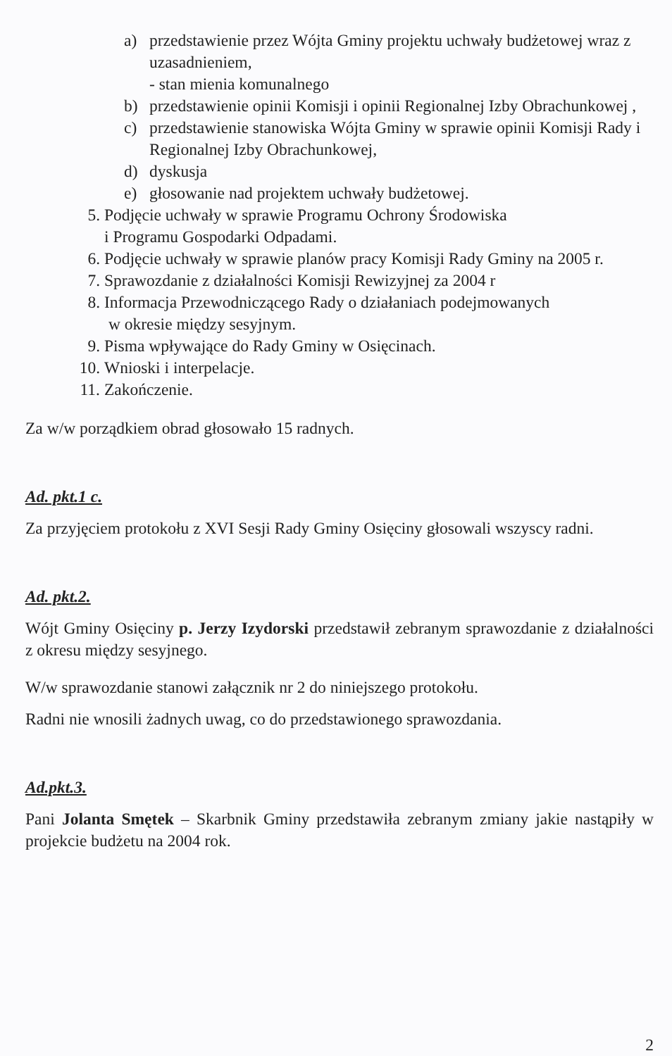a) przedstawienie przez Wójta Gminy projektu uchwały budżetowej wraz z uzasadnieniem,
- stan mienia komunalnego
b) przedstawienie opinii Komisji i opinii Regionalnej Izby Obrachunkowej ,
c) przedstawienie stanowiska Wójta Gminy w sprawie opinii Komisji Rady i Regionalnej Izby Obrachunkowej,
d) dyskusja
e) głosowanie nad projektem uchwały budżetowej.
5. Podjęcie uchwały w sprawie Programu Ochrony Środowiska
i Programu Gospodarki Odpadami.
6. Podjęcie uchwały w sprawie planów pracy Komisji Rady Gminy na 2005 r.
7. Sprawozdanie z działalności Komisji Rewizyjnej za 2004 r
8. Informacja Przewodniczącego Rady o działaniach podejmowanych
w okresie między sesyjnym.
9. Pisma wpływające do Rady Gminy w Osięcinach.
10. Wnioski i interpelacje.
11. Zakończenie.
Za w/w porządkiem obrad głosowało 15 radnych.
Ad. pkt.1 c.
Za przyjęciem protokołu z XVI Sesji Rady Gminy Osięciny głosowali wszyscy radni.
Ad. pkt.2.
Wójt Gminy Osięciny p. Jerzy Izydorski przedstawił zebranym sprawozdanie z działalności z okresu między sesyjnego.
W/w sprawozdanie stanowi załącznik nr 2 do niniejszego protokołu.
Radni nie wnosili żadnych uwag, co do przedstawionego sprawozdania.
Ad.pkt.3.
Pani Jolanta Smętek – Skarbnik Gminy przedstawiła zebranym zmiany jakie nastąpiły w projekcie budżetu na 2004 rok.
2